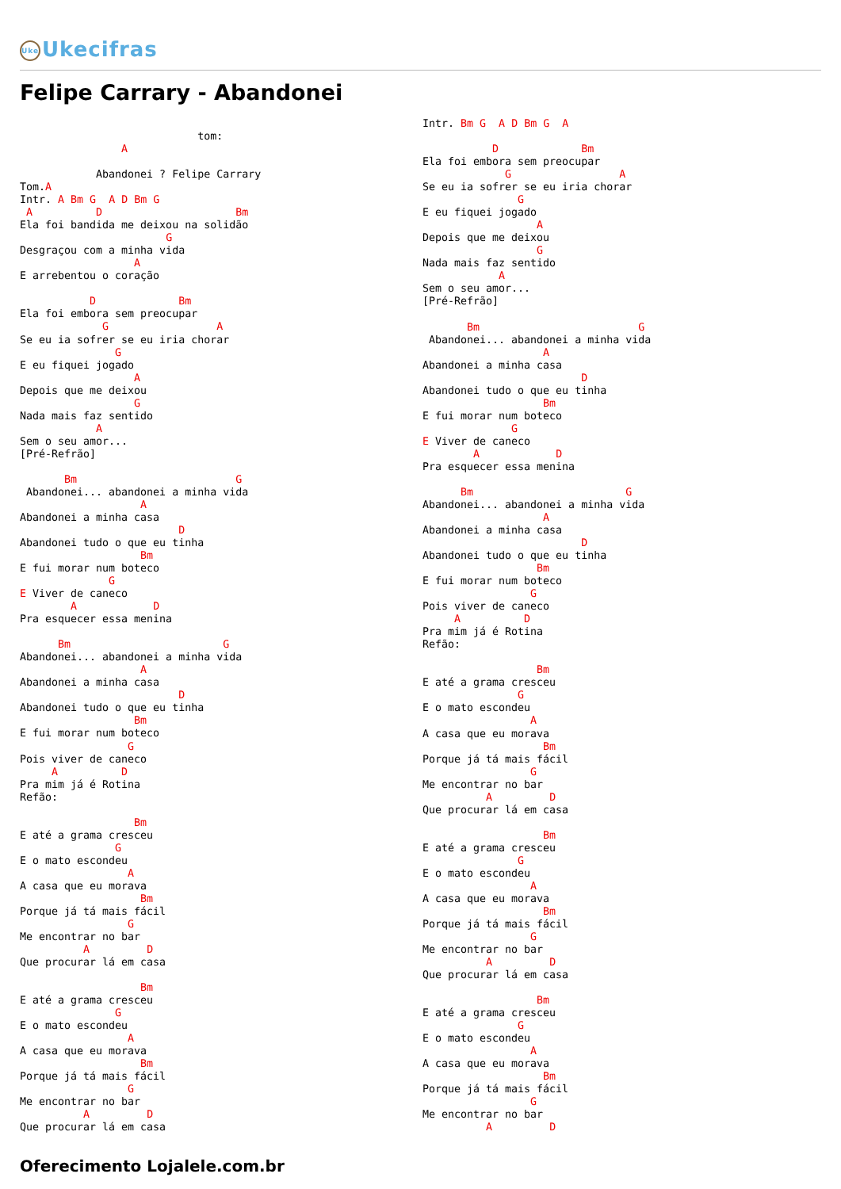Uke Ukecifras
Felipe Carrary - Abandonei
                            tom:
                A

            Abandonei ? Felipe Carrary
Tom.A
Intr. A Bm G  A D Bm G
 A          D                     Bm
Ela foi bandida me deixou na solidão
                       G
Desgraçou com a minha vida
                  A
E arrebentou o coração

           D             Bm
Ela foi embora sem preocupar
             G                 A
Se eu ia sofrer se eu iria chorar
               G
E eu fiquei jogado
                  A
Depois que me deixou
                  G
Nada mais faz sentido
            A
Sem o seu amor...
[Pré-Refrão]

       Bm                         G
 Abandonei... abandonei a minha vida
                   A
Abandonei a minha casa
                         D
Abandonei tudo o que eu tinha
                   Bm
E fui morar num boteco
              G
E Viver de caneco
        A            D
Pra esquecer essa menina

      Bm                        G
Abandonei... abandonei a minha vida
                   A
Abandonei a minha casa
                         D
Abandonei tudo o que eu tinha
                  Bm
E fui morar num boteco
                 G
Pois viver de caneco
     A          D
Pra mim já é Rotina
Refão:

                  Bm
E até a grama cresceu
               G
E o mato escondeu
                 A
A casa que eu morava
                   Bm
Porque já tá mais fácil
                 G
Me encontrar no bar
          A         D
Que procurar lá em casa

                   Bm
E até a grama cresceu
               G
E o mato escondeu
                 A
A casa que eu morava
                   Bm
Porque já tá mais fácil
                 G
Me encontrar no bar
          A         D
Que procurar lá em casa
Intr. Bm G  A D Bm G  A

           D             Bm
Ela foi embora sem preocupar
             G                 A
Se eu ia sofrer se eu iria chorar
               G
E eu fiquei jogado
                  A
Depois que me deixou
                  G
Nada mais faz sentido
            A
Sem o seu amor...
[Pré-Refrão]

       Bm                         G
 Abandonei... abandonei a minha vida
                   A
Abandonei a minha casa
                         D
Abandonei tudo o que eu tinha
                   Bm
E fui morar num boteco
              G
E Viver de caneco
        A            D
Pra esquecer essa menina

      Bm                        G
Abandonei... abandonei a minha vida
                   A
Abandonei a minha casa
                         D
Abandonei tudo o que eu tinha
                  Bm
E fui morar num boteco
                 G
Pois viver de caneco
     A          D
Pra mim já é Rotina
Refão:

                  Bm
E até a grama cresceu
               G
E o mato escondeu
                 A
A casa que eu morava
                   Bm
Porque já tá mais fácil
                 G
Me encontrar no bar
          A         D
Que procurar lá em casa

                   Bm
E até a grama cresceu
               G
E o mato escondeu
                 A
A casa que eu morava
                   Bm
Porque já tá mais fácil
                 G
Me encontrar no bar
          A         D
Que procurar lá em casa

                  Bm
E até a grama cresceu
               G
E o mato escondeu
                 A
A casa que eu morava
                   Bm
Porque já tá mais fácil
                 G
Me encontrar no bar
          A         D
Oferecimento Lojalele.com.br